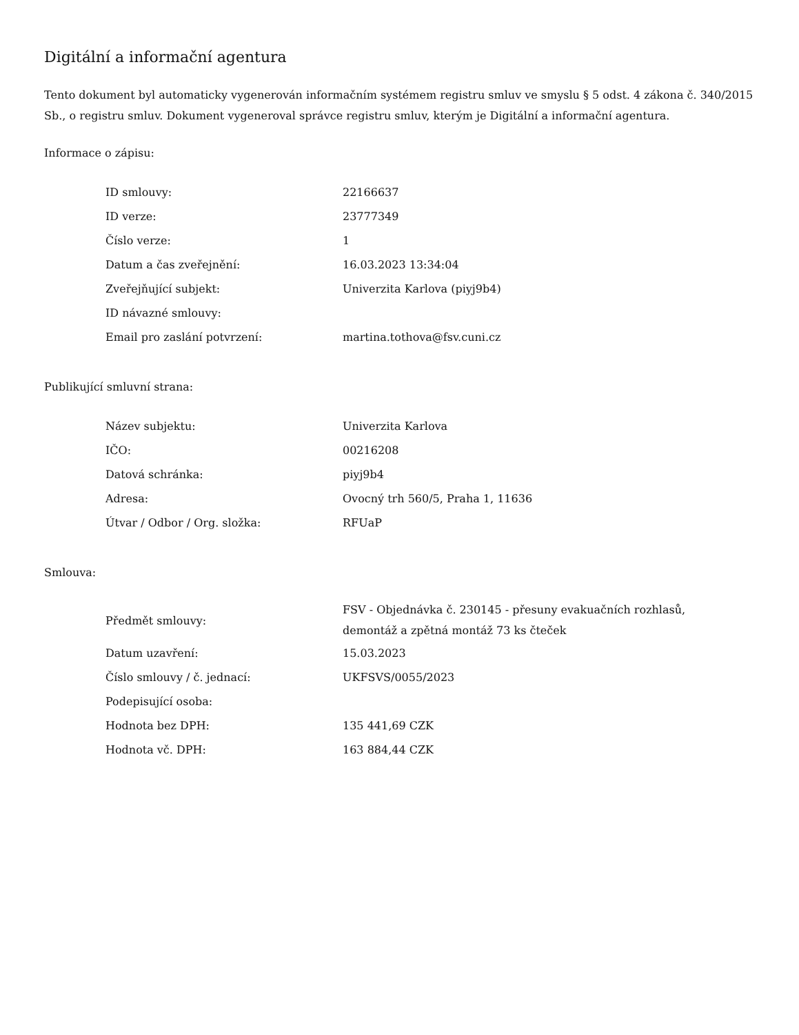Digitální a informační agentura
Tento dokument byl automaticky vygenerován informačním systémem registru smluv ve smyslu § 5 odst. 4 zákona č. 340/2015 Sb., o registru smluv. Dokument vygeneroval správce registru smluv, kterým je Digitální a informační agentura.
Informace o zápisu:
| ID smlouvy: | 22166637 |
| ID verze: | 23777349 |
| Číslo verze: | 1 |
| Datum a čas zveřejnění: | 16.03.2023 13:34:04 |
| Zveřejňující subjekt: | Univerzita Karlova (piyj9b4) |
| ID návazné smlouvy: | |
| Email pro zaslání potvrzení: | martina.tothova@fsv.cuni.cz |
Publikující smluvní strana:
| Název subjektu: | Univerzita Karlova |
| IČO: | 00216208 |
| Datová schránka: | piyj9b4 |
| Adresa: | Ovocný trh 560/5, Praha 1, 11636 |
| Útvar / Odbor / Org. složka: | RFUaP |
Smlouva:
| Předmět smlouvy: | FSV - Objednávka č. 230145 - přesuny evakuačních rozhlasů, demontáž a zpětná montáž 73 ks čteček |
| Datum uzavření: | 15.03.2023 |
| Číslo smlouvy / č. jednací: | UKFSVS/0055/2023 |
| Podepisující osoba: | |
| Hodnota bez DPH: | 135 441,69 CZK |
| Hodnota vč. DPH: | 163 884,44 CZK |